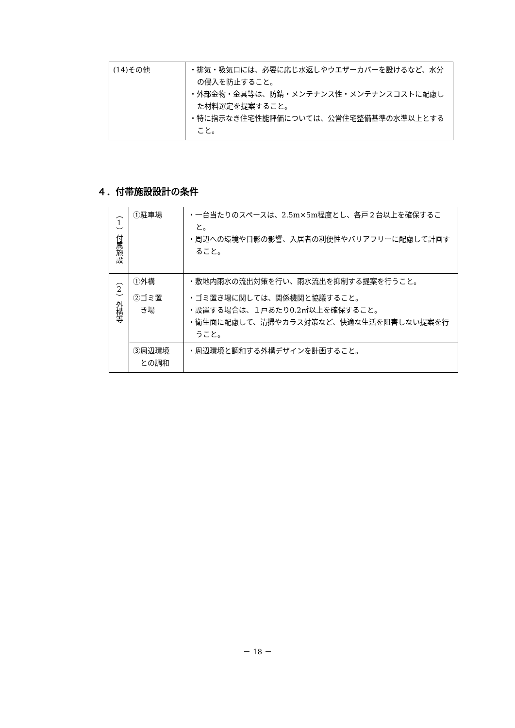| (14)その他 | ・排気・吸気口には、必要に応じ水返しやウエザーカバーを設けるなど、水分の侵入を防止すること。 ・外部金物・金具等は、防錆・メンテナンス性・メンテナンスコストに配慮した材料選定を提案すること。 ・特に指示なき住宅性能評価については、公営住宅整備基準の水準以上とすること。 |
４．付帯施設設計の条件
| （1）付属施設 | ①駐車場 | ・一台当たりのスペースは、2.5m×5m程度とし、各戸２台以上を確保すること。 ・周辺への環境や日影の影響、入居者の利便性やバリアフリーに配慮して計画すること。 |
| （2）外構等 | ①外構 | ・敷地内雨水の流出対策を行い、雨水流出を抑制する提案を行うこと。 |
| | ②ゴミ置 き場 | ・ゴミ置き場に関しては、関係機関と協議すること。 ・設置する場合は、１戸あたり0.2㎡以上を確保すること。 ・衛生面に配慮して、清掃やカラス対策など、快適な生活を阻害しない提案を行うこと。 |
| | ③周辺環境 との調和 | ・周辺環境と調和する外構デザインを計画すること。 |
－ 18 －